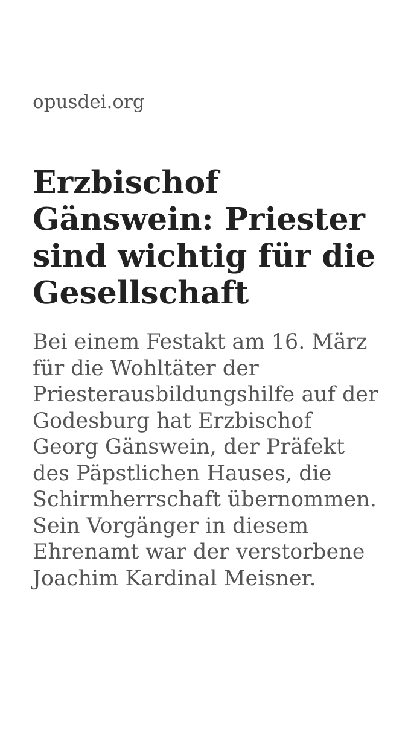opusdei.org
Erzbischof Gänswein: Priester sind wichtig für die Gesellschaft
Bei einem Festakt am 16. März für die Wohltäter der Priesterausbildungshilfe auf der Godesburg hat Erzbischof Georg Gänswein, der Präfekt des Päpstlichen Hauses, die Schirmherrschaft übernommen. Sein Vorgänger in diesem Ehrenamt war der verstorbene Joachim Kardinal Meisner.